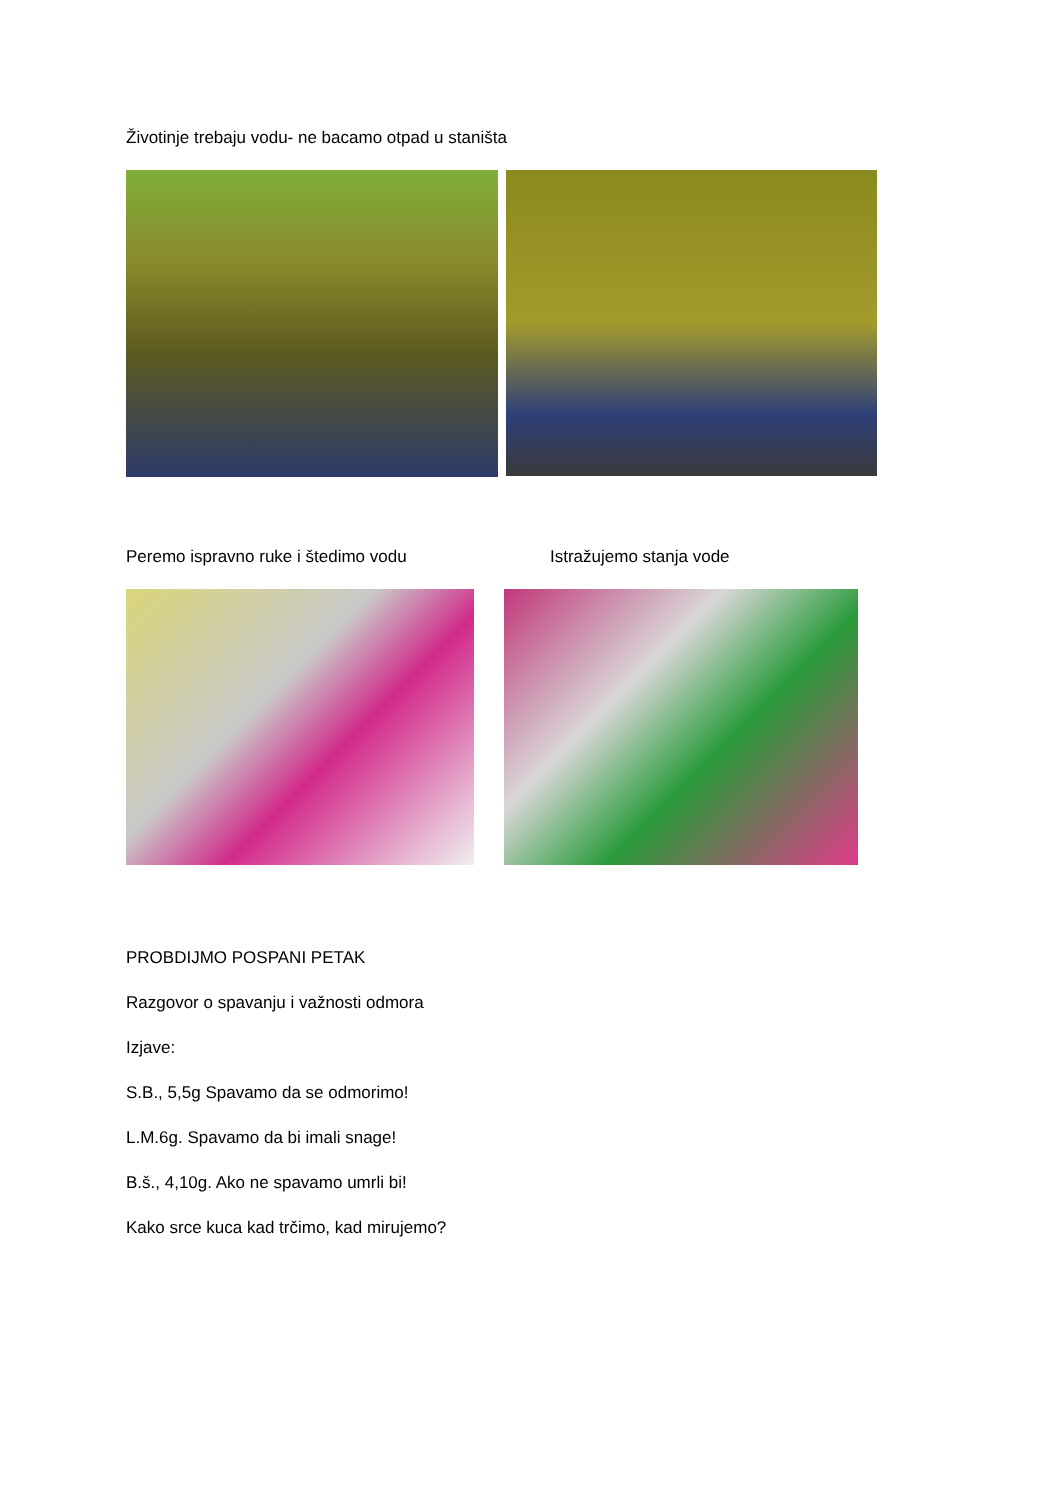Životinje trebaju vodu- ne bacamo otpad u staništa
Peremo ispravno ruke i štedimo vodu Istražujemo stanja vode
PROBDIJMO POSPANI PETAK
Razgovor o spavanju i važnosti odmora
Izjave:
S.B., 5,5g Spavamo da se odmorimo!
L.M.6g. Spavamo da bi imali snage!
B.š., 4,10g. Ako ne spavamo umrli bi!
Kako srce kuca kad trčimo, kad mirujemo?